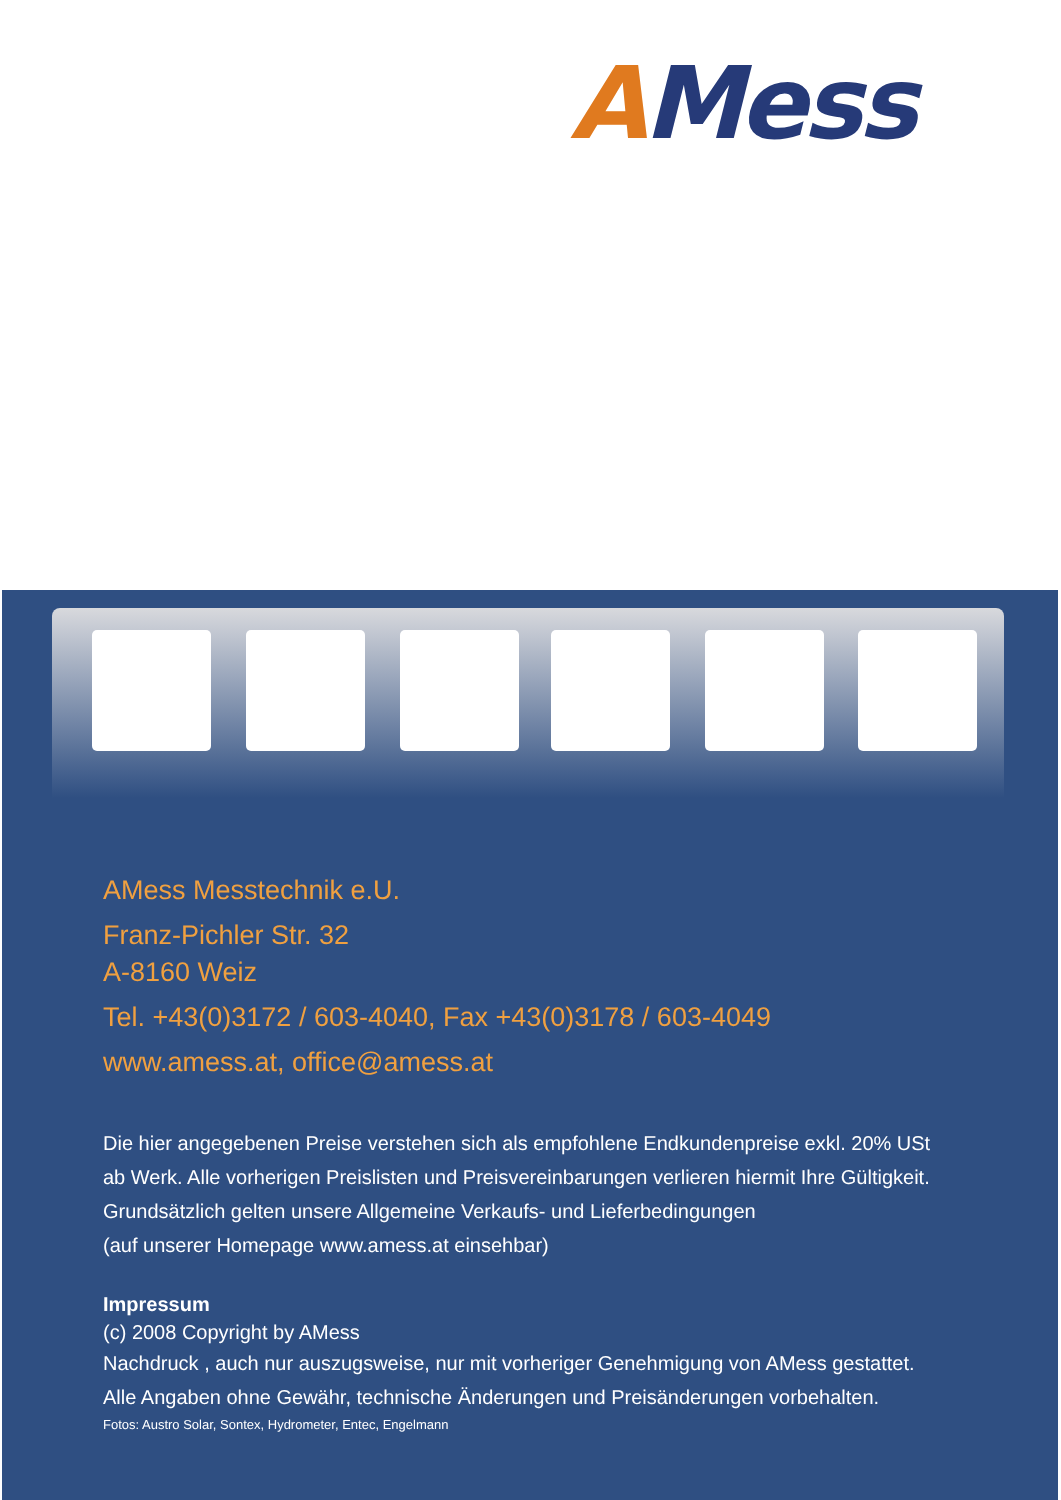AMess
AMess Messtechnik e.U.
Franz-Pichler Str. 32
A-8160 Weiz
Tel. +43(0)3172 / 603-4040, Fax +43(0)3178 / 603-4049
www.amess.at, office@amess.at
Die hier angegebenen Preise verstehen sich als empfohlene Endkundenpreise exkl. 20% USt
ab Werk. Alle vorherigen Preislisten und Preisvereinbarungen verlieren hiermit Ihre Gültigkeit.
Grundsätzlich gelten unsere Allgemeine Verkaufs- und Lieferbedingungen
(auf unserer Homepage www.amess.at einsehbar)
Impressum
(c) 2008 Copyright by AMess
Nachdruck , auch nur auszugsweise, nur mit vorheriger Genehmigung von AMess gestattet.
Alle Angaben ohne Gewähr, technische Änderungen und Preisänderungen vorbehalten.
Fotos: Austro Solar, Sontex, Hydrometer, Entec, Engelmann